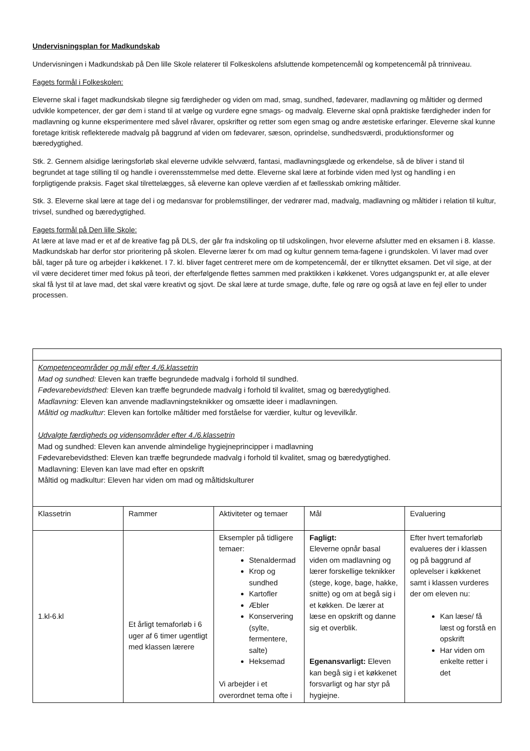Undervisningsplan for Madkundskab
Undervisningen i Madkundskab på Den lille Skole relaterer til Folkeskolens afsluttende kompetencemål og kompetencemål på trinniveau.
Fagets formål i Folkeskolen:
Eleverne skal i faget madkundskab tilegne sig færdigheder og viden om mad, smag, sundhed, fødevarer, madlavning og måltider og dermed udvikle kompetencer, der gør dem i stand til at vælge og vurdere egne smags- og madvalg. Eleverne skal opnå praktiske færdigheder inden for madlavning og kunne eksperimentere med såvel råvarer, opskrifter og retter som egen smag og andre æstetiske erfaringer. Eleverne skal kunne foretage kritisk reflekterede madvalg på baggrund af viden om fødevarer, sæson, oprindelse, sundhedsværdi, produktionsformer og bæredygtighed.
Stk. 2. Gennem alsidige læringsforløb skal eleverne udvikle selvværd, fantasi, madlavningsglæde og erkendelse, så de bliver i stand til begrundet at tage stilling til og handle i overensstemmelse med dette. Eleverne skal lære at forbinde viden med lyst og handling i en forpligtigende praksis. Faget skal tilrettelægges, så eleverne kan opleve værdien af et fællesskab omkring måltider.
Stk. 3. Eleverne skal lære at tage del i og medansvar for problemstillinger, der vedrører mad, madvalg, madlavning og måltider i relation til kultur, trivsel, sundhed og bæredygtighed.
Fagets formål på Den lille Skole:
At lære at lave mad er et af de kreative fag på DLS, der går fra indskoling op til udskolingen, hvor eleverne afslutter med en eksamen i 8. klasse. Madkundskab har derfor stor prioritering på skolen. Eleverne lærer fx om mad og kultur gennem tema-fagene i grundskolen. Vi laver mad over bål, tager på ture og arbejder i køkkenet. I 7. kl. bliver faget centreret mere om de kompetencemål, der er tilknyttet eksamen. Det vil sige, at der vil være decideret timer med fokus på teori, der efterfølgende flettes sammen med praktikken i køkkenet. Vores udgangspunkt er, at alle elever skal få lyst til at lave mad, det skal være kreativt og sjovt. De skal lære at turde smage, dufte, føle og røre og også at lave en fejl eller to under processen.
| Kompetenceområder og mål efter 4./6.klassetrin Mad og sundhed: Eleven kan træffe begrundede madvalg i forhold til sundhed. Fødevarebevidsthed: Eleven kan træffe begrundede madvalg i forhold til kvalitet, smag og bæredygtighed. Madlavning: Eleven kan anvende madlavningsteknikker og omsætte ideer i madlavningen. Måltid og madkultur : Eleven kan fortolke måltider med forståelse for værdier, kultur og levevilkår. Udvalgte færdigheds og vidensområder efter 4./6.klassetrin Mad og sundhed: Eleven kan anvende almindelige hygiejneprincipper i madlavning Fødevarebevidsthed: Eleven kan træffe begrundede madvalg i forhold til kvalitet, smag og bæredygtighed. Madlavning: Eleven kan lave mad efter en opskrift Måltid og madkultur: Eleven har viden om mad og måltidskulturer | | | | |
| Klassetrin | Rammer | Aktiviteter og temaer | Mål | Evaluering |
| 1.kl-6.kl | Et årligt temaforløb i 6 uger af 6 timer ugentligt med klassen lærere | Eksempler på tidligere temaer: Stenaldermad Krop og sundhed Kartofler Æbler Konservering (sylte, fermentere, salte) Heksemad Vi arbejder i et overordnet tema ofte i | Fagligt: Eleverne opnår basal viden om madlavning og lærer forskellige teknikker (stege, koge, bage, hakke, snitte) og om at begå sig i et køkken. De lærer at læse en opskrift og danne sig et overblik. Egenansvarligt: Eleven kan begå sig i et køkkenet forsvarligt og har styr på hygiejne. | Efter hvert temaforløb evalueres der i klassen og på baggrund af oplevelser i køkkenet samt i klassen vurderes der om eleven nu: Kan læse/ få læst og forstå en opskrift Har viden om enkelte retter i det |